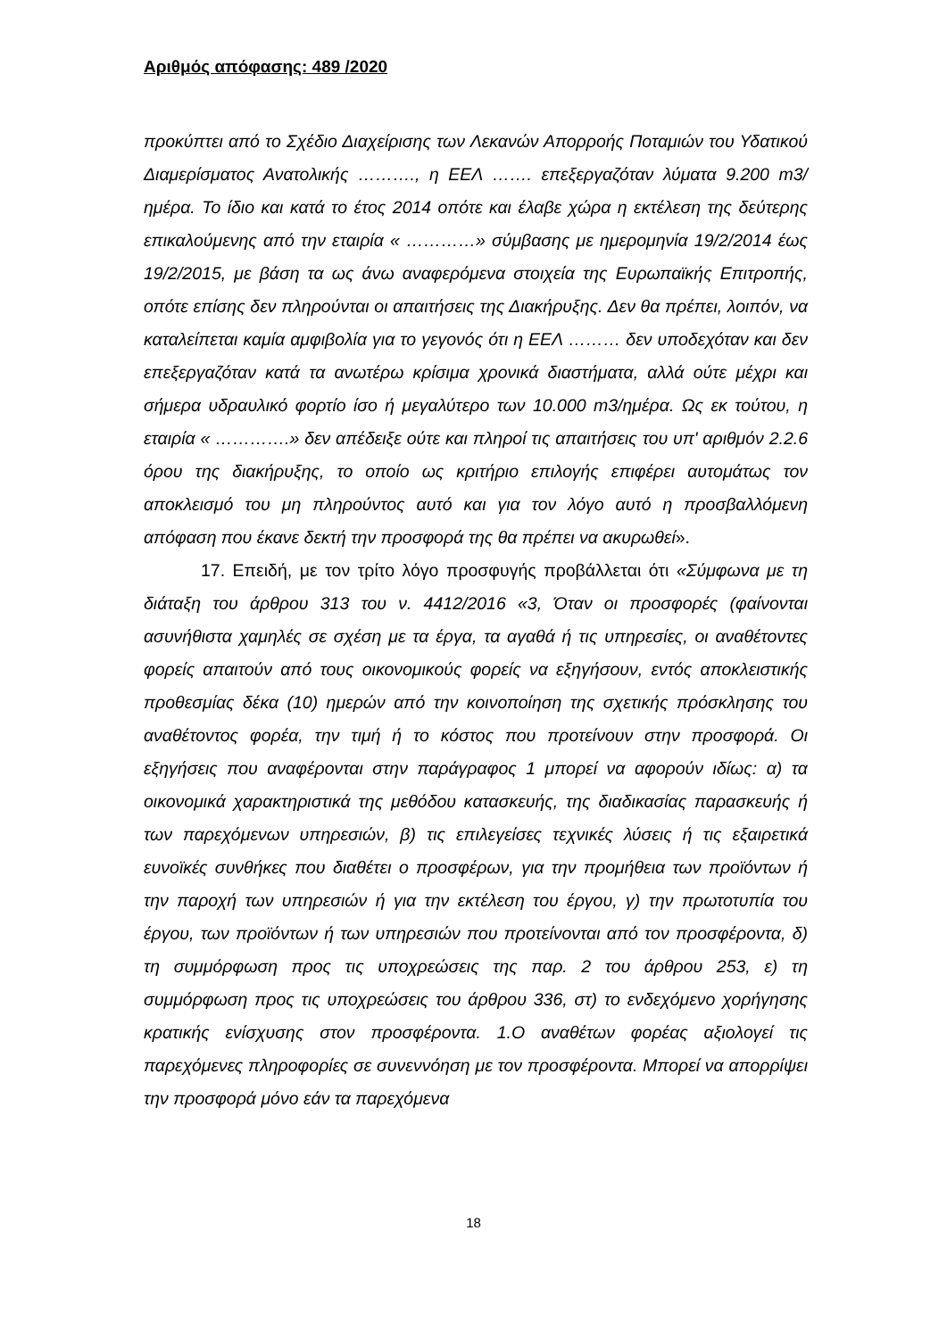Αριθμός απόφασης: 489 /2020
προκύπτει από το Σχέδιο Διαχείρισης των Λεκανών Απορροής Ποταμιών του Υδατικού Διαμερίσματος Ανατολικής ………., η ΕΕΛ ……. επεξεργαζόταν λύματα 9.200 m3/ημέρα. Το ίδιο και κατά το έτος 2014 οπότε και έλαβε χώρα η εκτέλεση της δεύτερης επικαλούμενης από την εταιρία « …………» σύμβασης με ημερομηνία 19/2/2014 έως 19/2/2015, με βάση τα ως άνω αναφερόμενα στοιχεία της Ευρωπαϊκής Επιτροπής, οπότε επίσης δεν πληρούνται οι απαιτήσεις της Διακήρυξης. Δεν θα πρέπει, λοιπόν, να καταλείπεται καμία αμφιβολία για το γεγονός ότι η ΕΕΛ ……… δεν υποδεχόταν και δεν επεξεργαζόταν κατά τα ανωτέρω κρίσιμα χρονικά διαστήματα, αλλά ούτε μέχρι και σήμερα υδραυλικό φορτίο ίσο ή μεγαλύτερο των 10.000 m3/ημέρα. Ως εκ τούτου, η εταιρία « ………….» δεν απέδειξε ούτε και πληροί τις απαιτήσεις του υπ' αριθμόν 2.2.6 όρου της διακήρυξης, το οποίο ως κριτήριο επιλογής επιφέρει αυτομάτως τον αποκλεισμό του μη πληρούντος αυτό και για τον λόγο αυτό η προσβαλλόμενη απόφαση που έκανε δεκτή την προσφορά της θα πρέπει να ακυρωθεί».
17. Επειδή, με τον τρίτο λόγο προσφυγής προβάλλεται ότι «Σύμφωνα με τη διάταξη του άρθρου 313 του ν. 4412/2016 «3, Όταν οι προσφορές (φαίνονται ασυνήθιστα χαμηλές σε σχέση με τα έργα, τα αγαθά ή τις υπηρεσίες, οι αναθέτοντες φορείς απαιτούν από τους οικονομικούς φορείς να εξηγήσουν, εντός αποκλειστικής προθεσμίας δέκα (10) ημερών από την κοινοποίηση της σχετικής πρόσκλησης του αναθέτοντος φορέα, την τιμή ή το κόστος που προτείνουν στην προσφορά. Οι εξηγήσεις που αναφέρονται στην παράγραφος 1 μπορεί να αφορούν ιδίως: α) τα οικονομικά χαρακτηριστικά της μεθόδου κατασκευής, της διαδικασίας παρασκευής ή των παρεχόμενων υπηρεσιών, β) τις επιλεγείσες τεχνικές λύσεις ή τις εξαιρετικά ευνοϊκές συνθήκες που διαθέτει ο προσφέρων, για την προμήθεια των προϊόντων ή την παροχή των υπηρεσιών ή για την εκτέλεση του έργου, γ) την πρωτοτυπία του έργου, των προϊόντων ή των υπηρεσιών που προτείνονται από τον προσφέροντα, δ) τη συμμόρφωση προς τις υποχρεώσεις της παρ. 2 του άρθρου 253, ε) τη συμμόρφωση προς τις υποχρεώσεις του άρθρου 336, στ) το ενδεχόμενο χορήγησης κρατικής ενίσχυσης στον προσφέροντα. 1.Ο αναθέτων φορέας αξιολογεί τις παρεχόμενες πληροφορίες σε συνεννόηση με τον προσφέροντα. Μπορεί να απορρίψει την προσφορά μόνο εάν τα παρεχόμενα
18